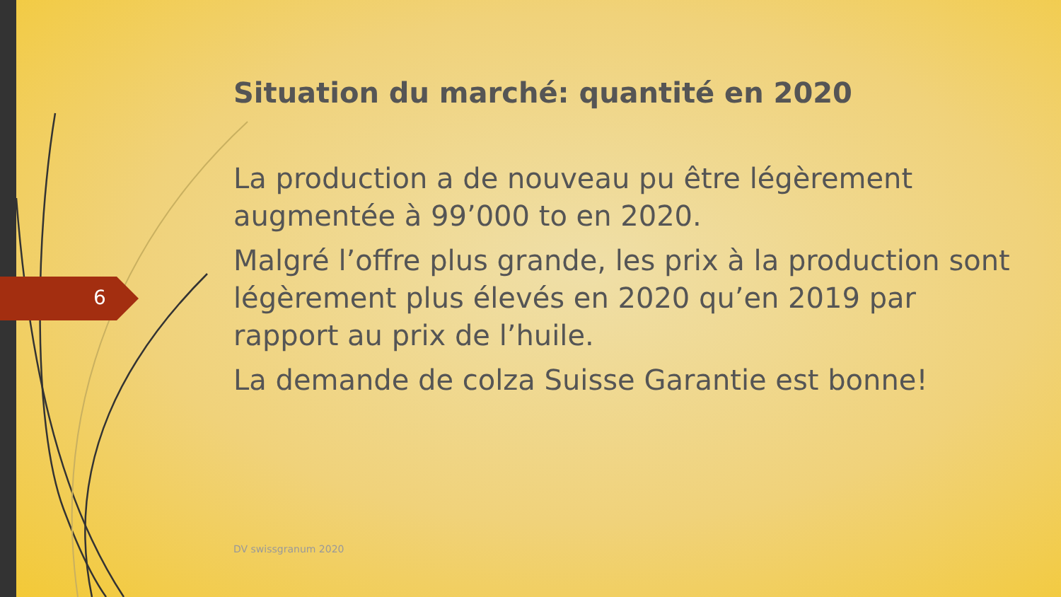6
Situation du marché: quantité en 2020
La production a de nouveau pu être légèrement augmentée à 99’000 to en 2020.
Malgré l’offre plus grande, les prix à la production sont légèrement plus élevés en 2020 qu’en 2019 par rapport au prix de l’huile.
La demande de colza Suisse Garantie est bonne!
DV swissgranum 2020